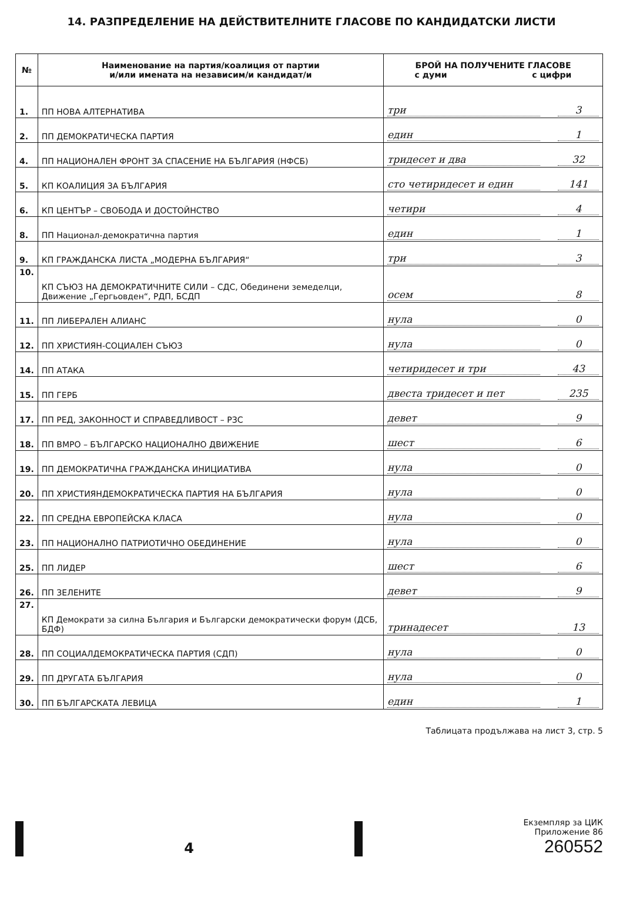14. РАЗПРЕДЕЛЕНИЕ НА ДЕЙСТВИТЕЛНИТЕ ГЛАСОВЕ ПО КАНДИДАТСКИ ЛИСТИ
| № | Наименование на партия/коалиция от партии и/или имената на независим/и кандидат/и | БРОЙ НА ПОЛУЧЕНИТЕ ГЛАСОВЕ с думи с цифри |
| --- | --- | --- |
| 1. | ПП НОВА АЛТЕРНАТИВА | три 3 |
| 2. | ПП ДЕМОКРАТИЧЕСКА ПАРТИЯ | един 1 |
| 4. | ПП НАЦИОНАЛЕН ФРОНТ ЗА СПАСЕНИЕ НА БЪЛГАРИЯ (НФСБ) | тридесет и два 32 |
| 5. | КП КОАЛИЦИЯ ЗА БЪЛГАРИЯ | сто четиридесет и един 141 |
| 6. | КП ЦЕНТЪР – СВОБОДА И ДОСТОЙНСТВО | четири 4 |
| 8. | ПП Национал-демократична партия | един 1 |
| 9. | КП ГРАЖДАНСКА ЛИСТА „МОДЕРНА БЪЛГАРИЯ“ | три 3 |
| 10. | КП СЪЮЗ НА ДЕМОКРАТИЧНИТЕ СИЛИ – СДС, Обединени земеделци, Движение „Гергьовден“, РДП, БСДП | осем 8 |
| 11. | ПП ЛИБЕРАЛЕН АЛИАНС | нула 0 |
| 12. | ПП ХРИСТИЯН-СОЦИАЛЕН СЪЮЗ | нула 0 |
| 14. | ПП АТАКА | четиридесет и три 43 |
| 15. | ПП ГЕРБ | двеста тридесет и пет 235 |
| 17. | ПП РЕД, ЗАКОННОСТ И СПРАВЕДЛИВОСТ – РЗС | девет 9 |
| 18. | ПП ВМРО – БЪЛГАРСКО НАЦИОНАЛНО ДВИЖЕНИЕ | шест 6 |
| 19. | ПП ДЕМОКРАТИЧНА ГРАЖДАНСКА ИНИЦИАТИВА | нула 0 |
| 20. | ПП ХРИСТИЯНДЕМОКРАТИЧЕСКА ПАРТИЯ НА БЪЛГАРИЯ | нула 0 |
| 22. | ПП СРЕДНА ЕВРОПЕЙСКА КЛАСА | нула 0 |
| 23. | ПП НАЦИОНАЛНО ПАТРИОТИЧНО ОБЕДИНЕНИЕ | нула 0 |
| 25. | ПП ЛИДЕР | шест 6 |
| 26. | ПП ЗЕЛЕНИТЕ | девет 9 |
| 27. | КП Демократи за силна България и Български демократически форум (ДСБ, БДФ) | тринадесет 13 |
| 28. | ПП СОЦИАЛДЕМОКРАТИЧЕСКА ПАРТИЯ (СДП) | нула 0 |
| 29. | ПП ДРУГАТА БЪЛГАРИЯ | нула 0 |
| 30. | ПП БЪЛГАРСКАТА ЛЕВИЦА | един 1 |
Таблицата продължава на лист 3, стр. 5
4
Екземпляр за ЦИК
Приложение 86
260552